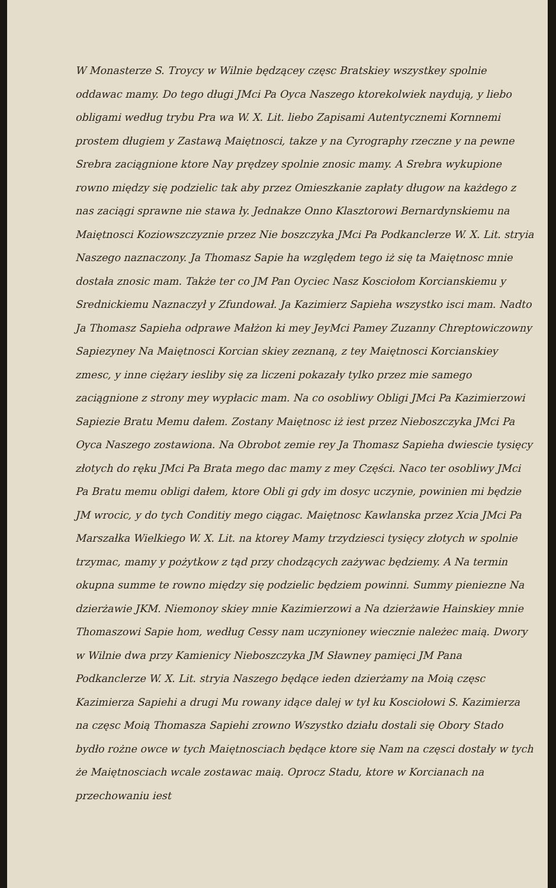W Monasterze S. Troycy w Wilnie będzącey częsc Bratskiey wszystkey spolnie oddawac mamy. Do tego długi JMci Pa Oyca Naszego ktorekolwiek naydują, y liebo obligami według trybu Pra wa W. X. Lit. liebo Zapisami Autentycznemi Kornnemi prostem długiem y Zastawą Maiętnosci, takze y na Cyrography rzeczne y na pewne Srebra zaciągnione ktore Nay prędzey spolnie znosic mamy. A Srebra wykupione rowno między się podzielic tak aby przez Omieszkanie zapłaty długow na każdego z nas zaciągi sprawne nie stawa ły. Jednakze Onno Klasztorowi Bernardynskiemu na Maiętnosci Koziowszczyznie przez Nie boszczyka JMci Pa Podkanclerze W. X. Lit. stryia Naszego naznaczony. Ja Thomasz Sapie ha względem tego iż się ta Maiętnosc mnie dostała znosic mam. Także ter co JM Pan Oyciec Nasz Kosciołom Korcianskiemu y Srednickiemu Naznaczył y Zfundował. Ja Kazimierz Sapieha wszystko isci mam. Nadto Ja Thomasz Sapieha odprawe Małżon ki mey JeyMci Pamey Zuzanny Chreptowiczowny Sapiezyney Na Maiętnosci Korcian skiey zeznaną, z tey Maiętnosci Korcianskiey zmesc, y inne ciężary iesliby się za liczeni pokazały tylko przez mie samego zaciągnione z strony mey wypłacic mam. Na co osobliwy Obligi JMci Pa Kazimierzowi Sapiezie Bratu Memu dałem. Zostany Maiętnosc iż iest przez Nieboszczyka JMci Pa Oyca Naszego zostawiona. Na Obrobot zemie rey Ja Thomasz Sapieha dwiescie tysięcy złotych do ręku JMci Pa Brata mego dac mamy z mey Części. Naco ter osobliwy JMci Pa Bratu memu obligi dałem, ktore Obli gi gdy im dosyc uczynie, powinien mi będzie JM wrocic, y do tych Conditiy mego ciągac. Maiętnosc Kawlanska przez Xcia JMci Pa Marszałka Wielkiego W. X. Lit. na ktorey Mamy trzydziesci tysięcy złotych w spolnie trzymac, mamy y pożytkow z tąd przy chodzących zażywac będziemy. A Na termin okupna summe te rowno między się podzielic będziem powinni. Summy pieniezne Na dzierżawie JKM. Niemonoy skiey mnie Kazimierzowi a Na dzierżawie Hainskiey mnie Thomaszowi Sapie hom, według Cessy nam uczynioney wiecznie należec maią. Dwory w Wilnie dwa przy Kamienicy Nieboszczyka JM Sławney pamięci JM Pana Podkanclerze W. X. Lit. stryia Naszego będące ieden dzierżamy na Moią częsc Kazimierza Sapiehi a drugi Mu rowany idące dalej w tył ku Kosciołowi S. Kazimierza na częsc Moią Thomasza Sapiehi zrowno Wszystko działu dostali się Obory Stado bydło rożne owce w tych Maiętnosciach będące ktore się Nam na częsci dostały w tych że Maiętnosciach wcale zostawac maią. Oprocz Stadu, ktore w Korcianach na przechowaniu iest